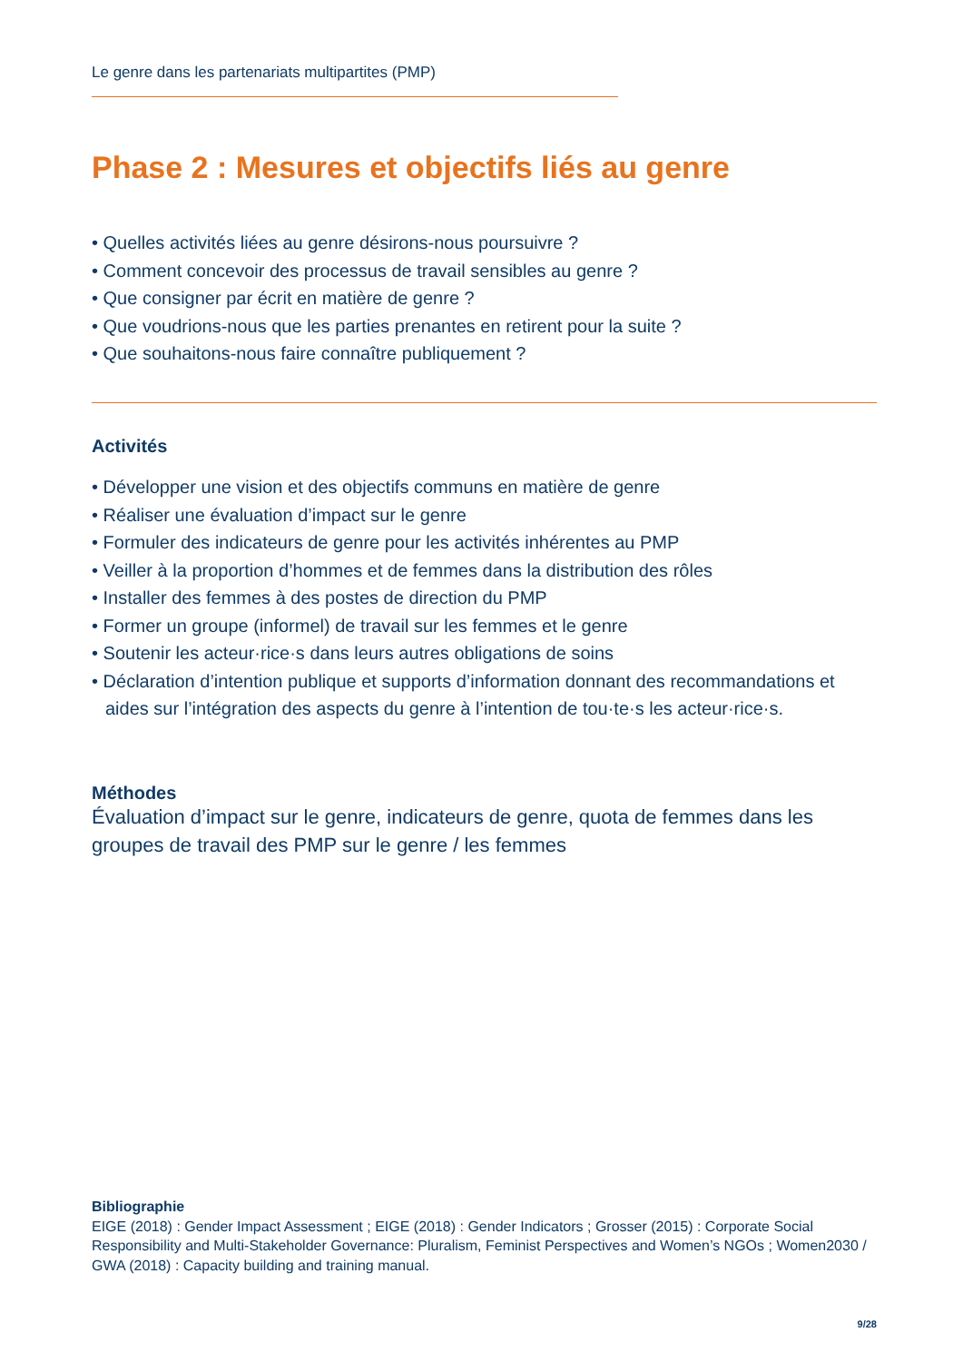Le genre dans les partenariats multipartites (PMP)
Phase 2 : Mesures et objectifs liés au genre
• Quelles activités liées au genre désirons-nous poursuivre ?
• Comment concevoir des processus de travail sensibles au genre ?
• Que consigner par écrit en matière de genre ?
• Que voudrions-nous que les parties prenantes en retirent pour la suite ?
• Que souhaitons-nous faire connaître publiquement ?
Activités
• Développer une vision et des objectifs communs en matière de genre
• Réaliser une évaluation d’impact sur le genre
• Formuler des indicateurs de genre pour les activités inhérentes au PMP
• Veiller à la proportion d’hommes et de femmes dans la distribution des rôles
• Installer des femmes à des postes de direction du PMP
• Former un groupe (informel) de travail sur les femmes et le genre
• Soutenir les acteur·rice·s dans leurs autres obligations de soins
• Déclaration d’intention publique et supports d’information donnant des recommandations et aides sur l’intégration des aspects du genre à l’intention de tou·te·s les acteur·rice·s.
Méthodes
Évaluation d’impact sur le genre, indicateurs de genre, quota de femmes dans les groupes de travail des PMP sur le genre / les femmes
Bibliographie
EIGE (2018) : Gender Impact Assessment ; EIGE (2018) : Gender Indicators ; Grosser (2015) : Corporate Social Responsibility and Multi-Stakeholder Governance: Pluralism, Feminist Perspectives and Women’s NGOs ; Women2030 / GWA (2018) : Capacity building and training manual.
9/28